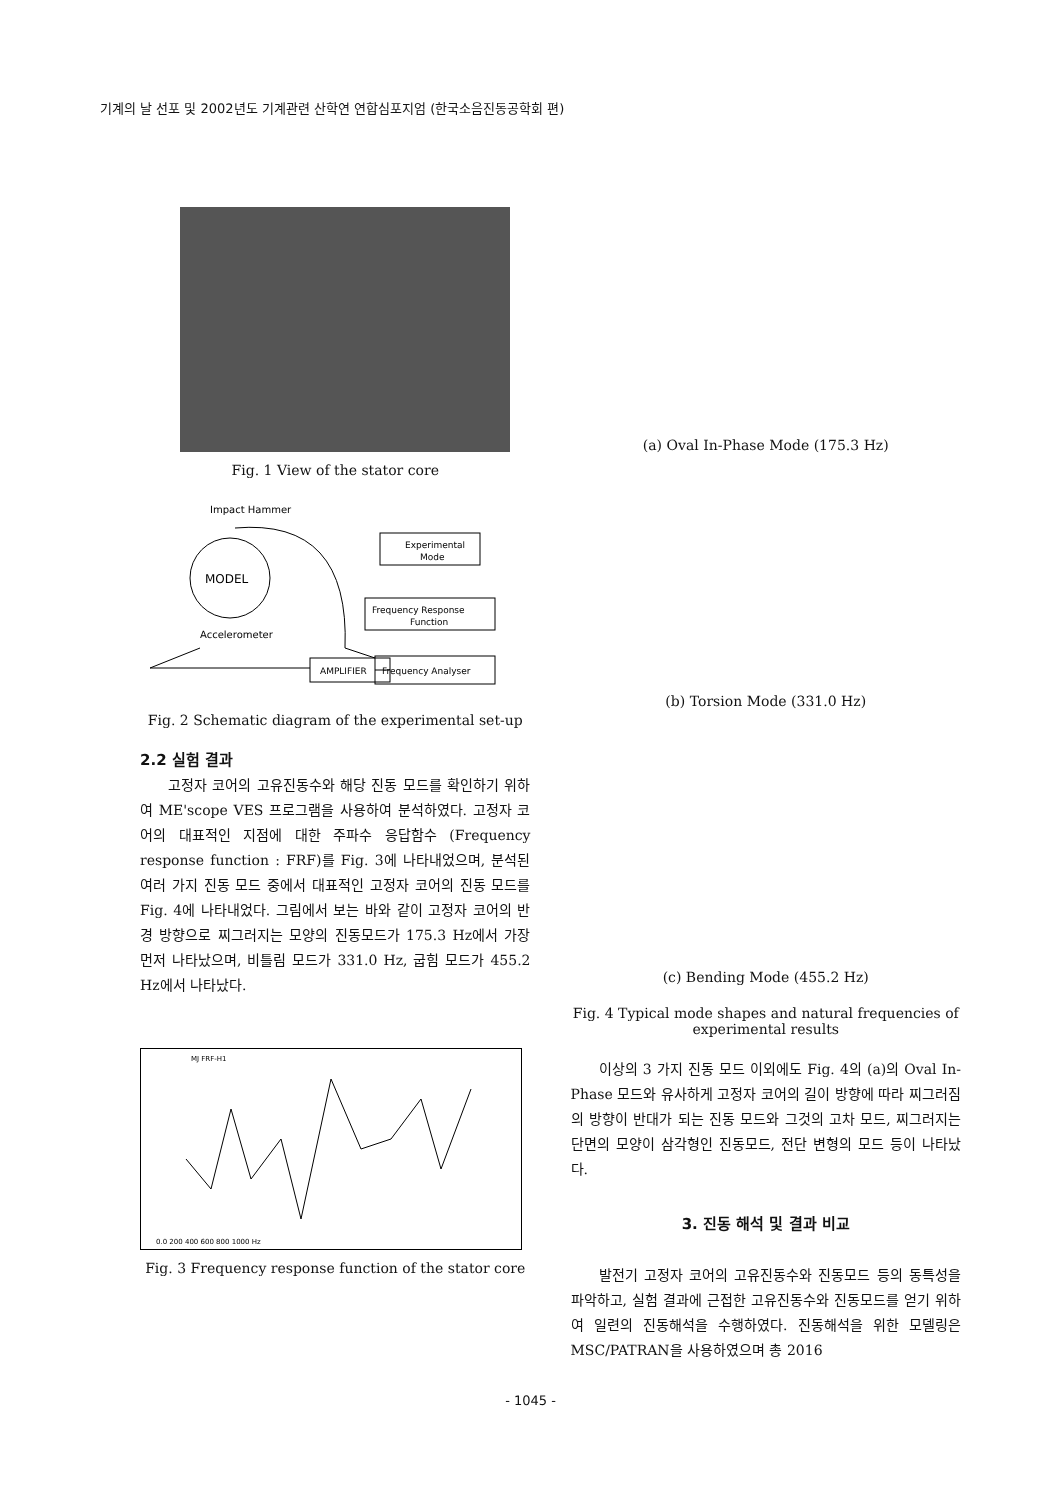기계의 날 선포 및 2002년도 기계관련 산학연 연합심포지엄 (한국소음진동공학회 편)
Fig. 1 View of the stator core
Impact Hammer
MODEL
Accelerometer
Experimental
Mode
Frequency Response
Function
AMPLIFIER
Frequency Analyser
Fig. 2 Schematic diagram of the experimental set-up
2.2 실험 결과
고정자 코어의 고유진동수와 해당 진동 모드를 확인하기 위하여 ME'scope VES 프로그램을 사용하여 분석하였다. 고정자 코어의 대표적인 지점에 대한 주파수 응답함수 (Frequency response function : FRF)를 Fig. 3에 나타내었으며, 분석된 여러 가지 진동 모드 중에서 대표적인 고정자 코어의 진동 모드를 Fig. 4에 나타내었다. 그림에서 보는 바와 같이 고정자 코어의 반경 방향으로 찌그러지는 모양의 진동모드가 175.3 Hz에서 가장 먼저 나타났으며, 비틀림 모드가 331.0 Hz, 굽힘 모드가 455.2 Hz에서 나타났다.
MJ FRF-H1
0.0 200 400 600 800 1000 Hz
Fig. 3 Frequency response function of the stator core
(a) Oval In-Phase Mode (175.3 Hz)
(b) Torsion Mode (331.0 Hz)
(c) Bending Mode (455.2 Hz)
Fig. 4 Typical mode shapes and natural frequencies of experimental results
이상의 3 가지 진동 모드 이외에도 Fig. 4의 (a)의 Oval In-Phase 모드와 유사하게 고정자 코어의 길이 방향에 따라 찌그러짐의 방향이 반대가 되는 진동 모드와 그것의 고차 모드, 찌그러지는 단면의 모양이 삼각형인 진동모드, 전단 변형의 모드 등이 나타났다.
3. 진동 해석 및 결과 비교
발전기 고정자 코어의 고유진동수와 진동모드 등의 동특성을 파악하고, 실험 결과에 근접한 고유진동수와 진동모드를 얻기 위하여 일련의 진동해석을 수행하였다. 진동해석을 위한 모델링은 MSC/PATRAN을 사용하였으며 총 2016
- 1045 -